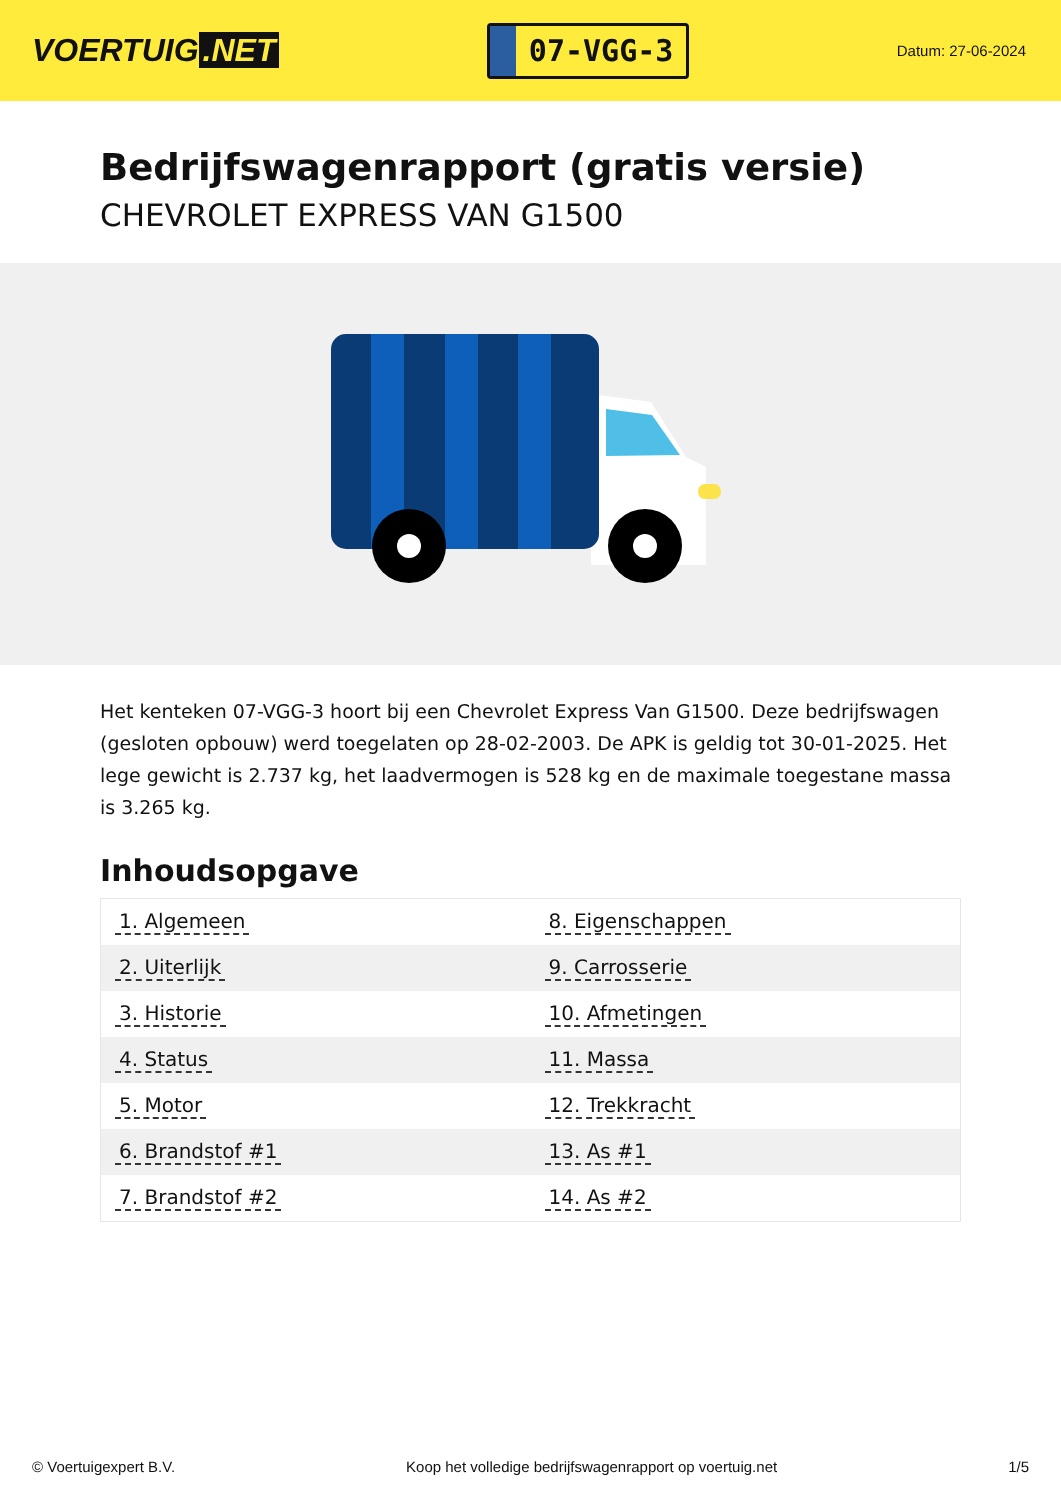VOERTUIG.NET
07-VGG-3
Datum: 27-06-2024
Bedrijfswagenrapport (gratis versie)
CHEVROLET EXPRESS VAN G1500
Het kenteken 07-VGG-3 hoort bij een Chevrolet Express Van G1500. Deze bedrijfswagen (gesloten opbouw) werd toegelaten op 28-02-2003. De APK is geldig tot 30-01-2025. Het lege gewicht is 2.737 kg, het laadvermogen is 528 kg en de maximale toegestane massa is 3.265 kg.
Inhoudsopgave
| 1. Algemeen | 8. Eigenschappen |
| 2. Uiterlijk | 9. Carrosserie |
| 3. Historie | 10. Afmetingen |
| 4. Status | 11. Massa |
| 5. Motor | 12. Trekkracht |
| 6. Brandstof #1 | 13. As #1 |
| 7. Brandstof #2 | 14. As #2 |
© Voertuigexpert B.V. Koop het volledige bedrijfswagenrapport op voertuig.net 1/5